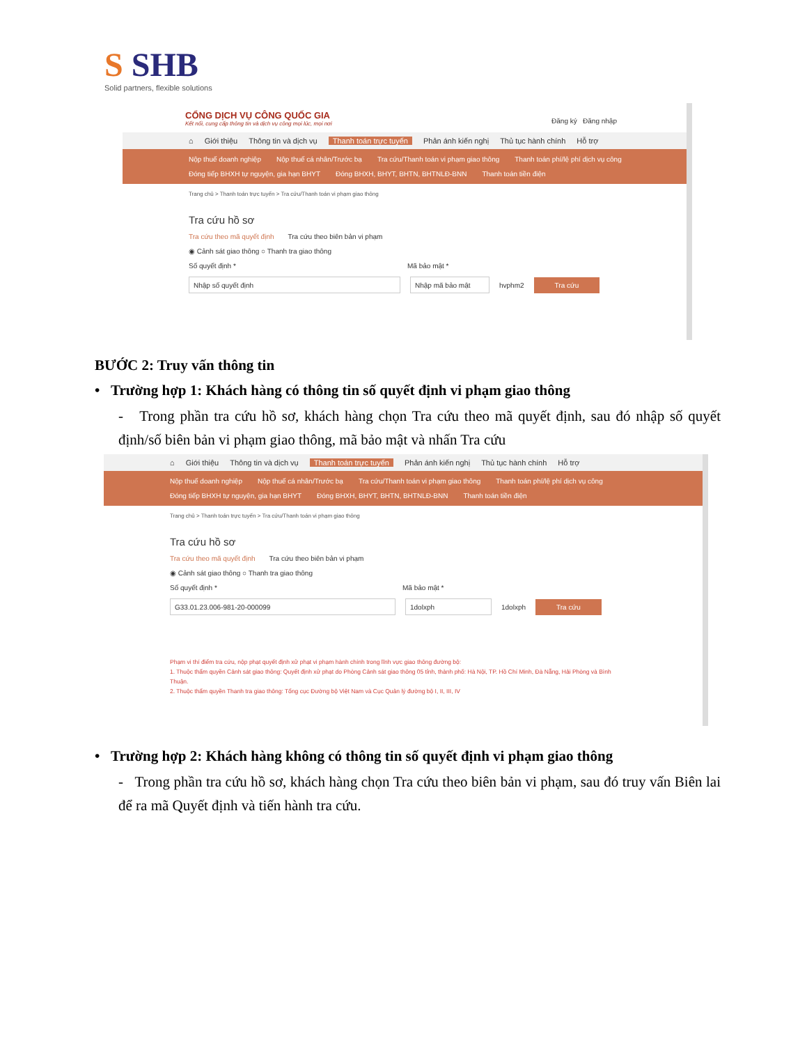S SHB
Solid partners, flexible solutions
CỔNG DỊCH VỤ CÔNG QUỐC GIA
Kết nối, cung cấp thông tin và dịch vụ công mọi lúc, mọi nơi
Đăng ký Đăng nhập
⌂ Giới thiệu Thông tin và dịch vụ Thanh toán trực tuyến Phản ánh kiến nghị Thủ tục hành chính Hỗ trợ
Nộp thuế doanh nghiệp Nộp thuế cá nhân/Trước bạ Tra cứu/Thanh toán vi phạm giao thông Thanh toán phí/lệ phí dịch vụ công
Đóng tiếp BHXH tự nguyện, gia hạn BHYT Đóng BHXH, BHYT, BHTN, BHTNLĐ-BNN Thanh toán tiền điện
Trang chủ > Thanh toán trực tuyến > Tra cứu/Thanh toán vi phạm giao thông
Tra cứu hồ sơ
Tra cứu theo mã quyết định Tra cứu theo biên bản vi phạm
◉ Cảnh sát giao thông ○ Thanh tra giao thông
Số quyết định * Mã bảo mật *
Nhập số quyết định Nhập mã bảo mật hvphm2 Tra cứu
BƯỚC 2: Truy vấn thông tin
• Trường hợp 1: Khách hàng có thông tin số quyết định vi phạm giao thông
- Trong phần tra cứu hồ sơ, khách hàng chọn Tra cứu theo mã quyết định, sau đó nhập số quyết định/số biên bản vi phạm giao thông, mã bảo mật và nhấn Tra cứu
⌂ Giới thiệu Thông tin và dịch vụ Thanh toán trực tuyến Phản ánh kiến nghị Thủ tục hành chính Hỗ trợ
Nộp thuế doanh nghiệp Nộp thuế cá nhân/Trước bạ Tra cứu/Thanh toán vi phạm giao thông Thanh toán phí/lệ phí dịch vụ công
Đóng tiếp BHXH tự nguyện, gia hạn BHYT Đóng BHXH, BHYT, BHTN, BHTNLĐ-BNN Thanh toán tiền điện
Trang chủ > Thanh toán trực tuyến > Tra cứu/Thanh toán vi phạm giao thông
Tra cứu hồ sơ
Tra cứu theo mã quyết định Tra cứu theo biên bản vi phạm
◉ Cảnh sát giao thông ○ Thanh tra giao thông
Số quyết định * Mã bảo mật *
G33.01.23.006-981-20-000099 1dolxph 1dolxph Tra cứu
Phạm vi thí điểm tra cứu, nộp phạt quyết định xử phạt vi phạm hành chính trong lĩnh vực giao thông đường bộ:
1. Thuộc thẩm quyền Cảnh sát giao thông: Quyết định xử phạt do Phòng Cảnh sát giao thông 05 tỉnh, thành phố: Hà Nội, TP. Hồ Chí Minh, Đà Nẵng, Hải Phòng và Bình Thuận.
2. Thuộc thẩm quyền Thanh tra giao thông: Tổng cục Đường bộ Việt Nam và Cục Quản lý đường bộ I, II, III, IV
• Trường hợp 2: Khách hàng không có thông tin số quyết định vi phạm giao thông
- Trong phần tra cứu hồ sơ, khách hàng chọn Tra cứu theo biên bản vi phạm, sau đó truy vấn Biên lai để ra mã Quyết định và tiến hành tra cứu.